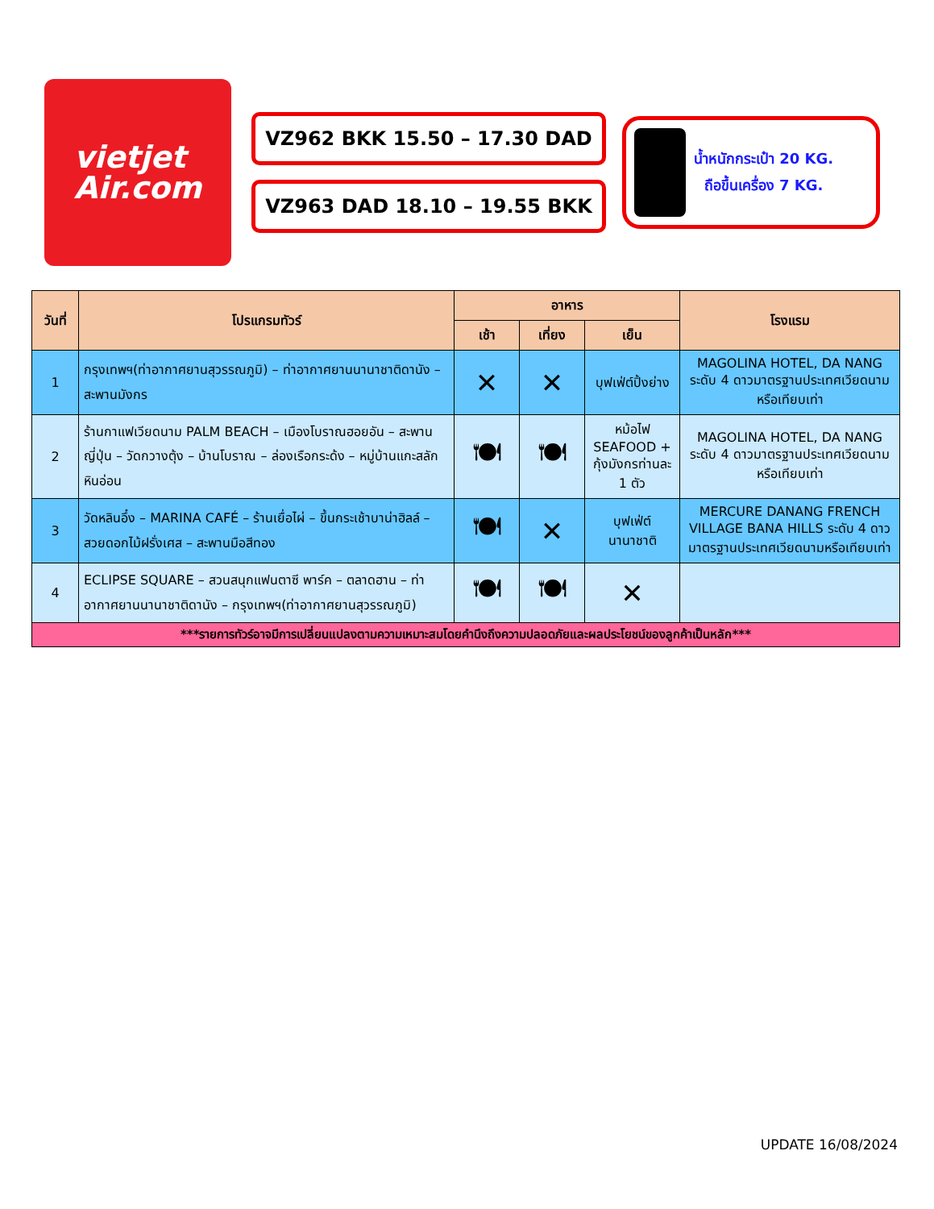vietjet
Air.com
VZ962 BKK 15.50 – 17.30 DAD
VZ963 DAD 18.10 – 19.55 BKK
น้ำหนักกระเป๋า 20 KG.
ถือขึ้นเครื่อง 7 KG.
| วันที่ | โปรแกรมทัวร์ | อาหาร | | | โรงแรม |
| --- | --- | --- | --- | --- | --- |
| | | เช้า | เที่ยง | เย็น | |
| 1 | กรุงเทพฯ(ท่าอากาศยานสุวรรณภูมิ) – ท่าอากาศยานนานาชาติดานัง – สะพานมังกร | ✕ | ✕ | บุฟเฟ่ต์ปิ้งย่าง | MAGOLINA HOTEL, DA NANG ระดับ 4 ดาวมาตรฐานประเทศเวียดนามหรือเทียบเท่า |
| 2 | ร้านกาแฟเวียดนาม PALM BEACH – เมืองโบราณฮอยอัน – สะพานญี่ปุ่น – วัดกวางตุ้ง – บ้านโบราณ – ล่องเรือกระด้ง – หมู่บ้านแกะสลักหินอ่อน | 🍽 | 🍽 | หม้อไฟ SEAFOOD + กุ้งมังกรท่านละ 1 ตัว | MAGOLINA HOTEL, DA NANG ระดับ 4 ดาวมาตรฐานประเทศเวียดนามหรือเทียบเท่า |
| 3 | วัดหลินอึ๋ง – MARINA CAFÉ – ร้านเยื่อไผ่ – ขึ้นกระเช้าบาน่าฮิลล์ – สวยดอกไม้ฝรั่งเศส – สะพานมือสีทอง | 🍽 | ✕ | บุฟเฟ่ต์นานาชาติ | MERCURE DANANG FRENCH VILLAGE BANA HILLS ระดับ 4 ดาวมาตรฐานประเทศเวียดนามหรือเทียบเท่า |
| 4 | ECLIPSE SQUARE – สวนสนุกแฟนตาซี พาร์ค – ตลาดฮาน – ท่าอากาศยานนานาชาติดานัง – กรุงเทพฯ(ท่าอากาศยานสุวรรณภูมิ) | 🍽 | 🍽 | ✕ | |
| ***รายการทัวร์อาจมีการเปลี่ยนแปลงตามความเหมาะสมโดยคำนึงถึงความปลอดภัยและผลประโยชน์ของลูกค้าเป็นหลัก*** | | | | | |
UPDATE 16/08/2024